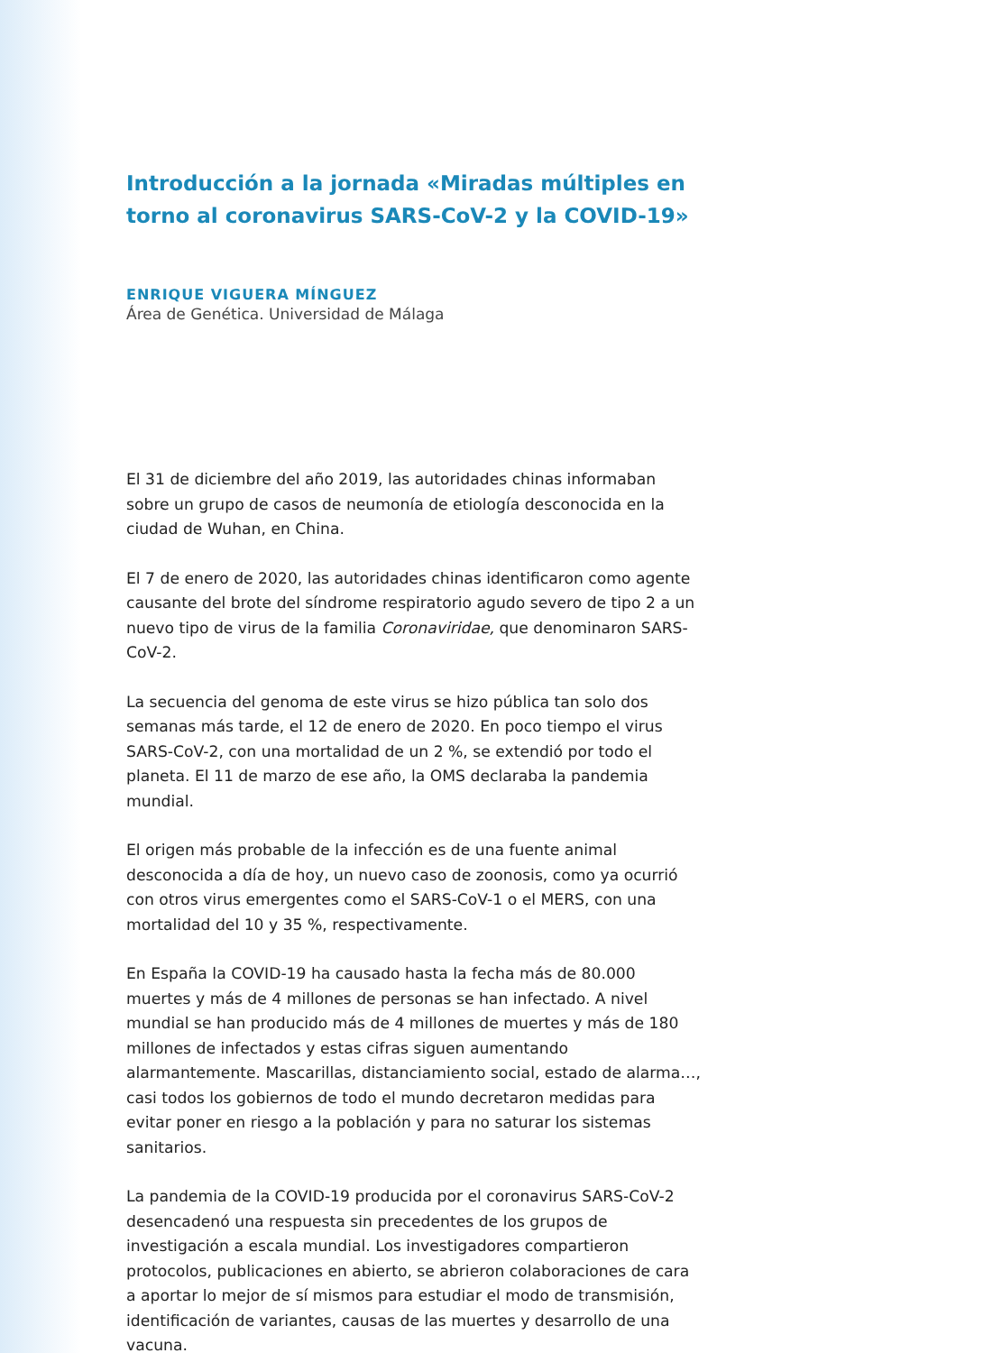Introducción a la jornada «Miradas múltiples en torno al coronavirus SARS-CoV-2 y la COVID-19»
ENRIQUE VIGUERA MÍNGUEZ
Área de Genética. Universidad de Málaga
El 31 de diciembre del año 2019, las autoridades chinas informaban sobre un grupo de casos de neumonía de etiología desconocida en la ciudad de Wuhan, en China.
El 7 de enero de 2020, las autoridades chinas identificaron como agente causante del brote del síndrome respiratorio agudo severo de tipo 2 a un nuevo tipo de virus de la familia Coronaviridae, que denominaron SARS-CoV-2.
La secuencia del genoma de este virus se hizo pública tan solo dos semanas más tarde, el 12 de enero de 2020. En poco tiempo el virus SARS-CoV-2, con una mortalidad de un 2 %, se extendió por todo el planeta. El 11 de marzo de ese año, la OMS declaraba la pandemia mundial.
El origen más probable de la infección es de una fuente animal desconocida a día de hoy, un nuevo caso de zoonosis, como ya ocurrió con otros virus emergentes como el SARS-CoV-1 o el MERS, con una mortalidad del 10 y 35 %, respectivamente.
En España la COVID-19 ha causado hasta la fecha más de 80.000 muertes y más de 4 millones de personas se han infectado. A nivel mundial se han producido más de 4 millones de muertes y más de 180 millones de infectados y estas cifras siguen aumentando alarmantemente. Mascarillas, distanciamiento social, estado de alarma…, casi todos los gobiernos de todo el mundo decretaron medidas para evitar poner en riesgo a la población y para no saturar los sistemas sanitarios.
La pandemia de la COVID-19 producida por el coronavirus SARS-CoV-2 desencadenó una respuesta sin precedentes de los grupos de investigación a escala mundial. Los investigadores compartieron protocolos, publicaciones en abierto, se abrieron colaboraciones de cara a aportar lo mejor de sí mismos para estudiar el modo de transmisión, identificación de variantes, causas de las muertes y desarrollo de una vacuna.